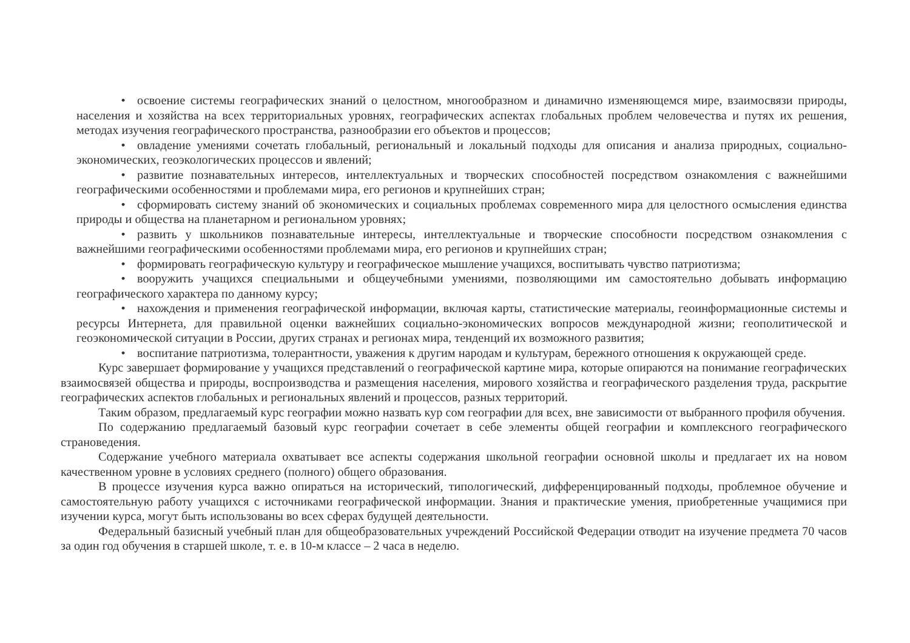• освоение системы географических знаний о целостном, многообразном и динамично изменяющемся мире, взаимосвязи природы, населения и хозяйства на всех территориальных уровнях, географических аспектах глобальных проблем человечества и путях их решения, методах изучения географического пространства, разнообразии его объектов и процессов;
• овладение умениями сочетать глобальный, региональный и локальный подходы для описания и анализа природных, социально-экономических, геоэкологических процессов и явлений;
• развитие познавательных интересов, интеллектуальных и творческих способностей посредством ознакомления с важнейшими географическими особенностями и проблемами мира, его регионов и крупнейших стран;
• сформировать систему знаний об экономических и социальных проблемах современного мира для целостного осмысления единства природы и общества на планетарном и региональном уровнях;
• развить у школьников познавательные интересы, интеллектуальные и творческие способности посредством ознакомления с важнейшими географическими особенностями проблемами мира, его регионов и крупнейших стран;
• формировать географическую культуру и географическое мышление учащихся, воспитывать чувство патриотизма;
• вооружить учащихся специальными и общеучебными умениями, позволяющими им самостоятельно добывать информацию географического характера по данному курсу;
• нахождения и применения географической информации, включая карты, статистические материалы, геоинформационные системы и ресурсы Интернета, для правильной оценки важнейших социально-экономических вопросов международной жизни; геополитической и геоэкономической ситуации в России, других странах и регионах мира, тенденций их возможного развития;
• воспитание патриотизма, толерантности, уважения к другим народам и культурам, бережного отношения к окружающей среде.
Курс завершает формирование у учащихся представлений о географической картине мира, которые опираются на понимание географических взаимосвязей общества и природы, воспроизводства и размещения населения, мирового хозяйства и географического разделения труда, раскрытие географических аспектов глобальных и региональных явлений и процессов, разных территорий.
Таким образом, предлагаемый курс географии можно назвать кур сом географии для всех, вне зависимости от выбранного профиля обучения.
По содержанию предлагаемый базовый курс географии сочетает в себе элементы общей географии и комплексного географического страноведения.
Содержание учебного материала охватывает все аспекты содержания школьной географии основной школы и предлагает их на новом качественном уровне в условиях среднего (полного) общего образования.
В процессе изучения курса важно опираться на исторический, типологический, дифференцированный подходы, проблемное обучение и самостоятельную работу учащихся с источниками географической информации. Знания и практические умения, приобретенные учащимися при изучении курса, могут быть использованы во всех сферах будущей деятельности.
Федеральный базисный учебный план для общеобразовательных учреждений Российской Федерации отводит на изучение предмета 70 часов за один год обучения в старшей школе, т. е. в 10-м классе – 2 часа в неделю.